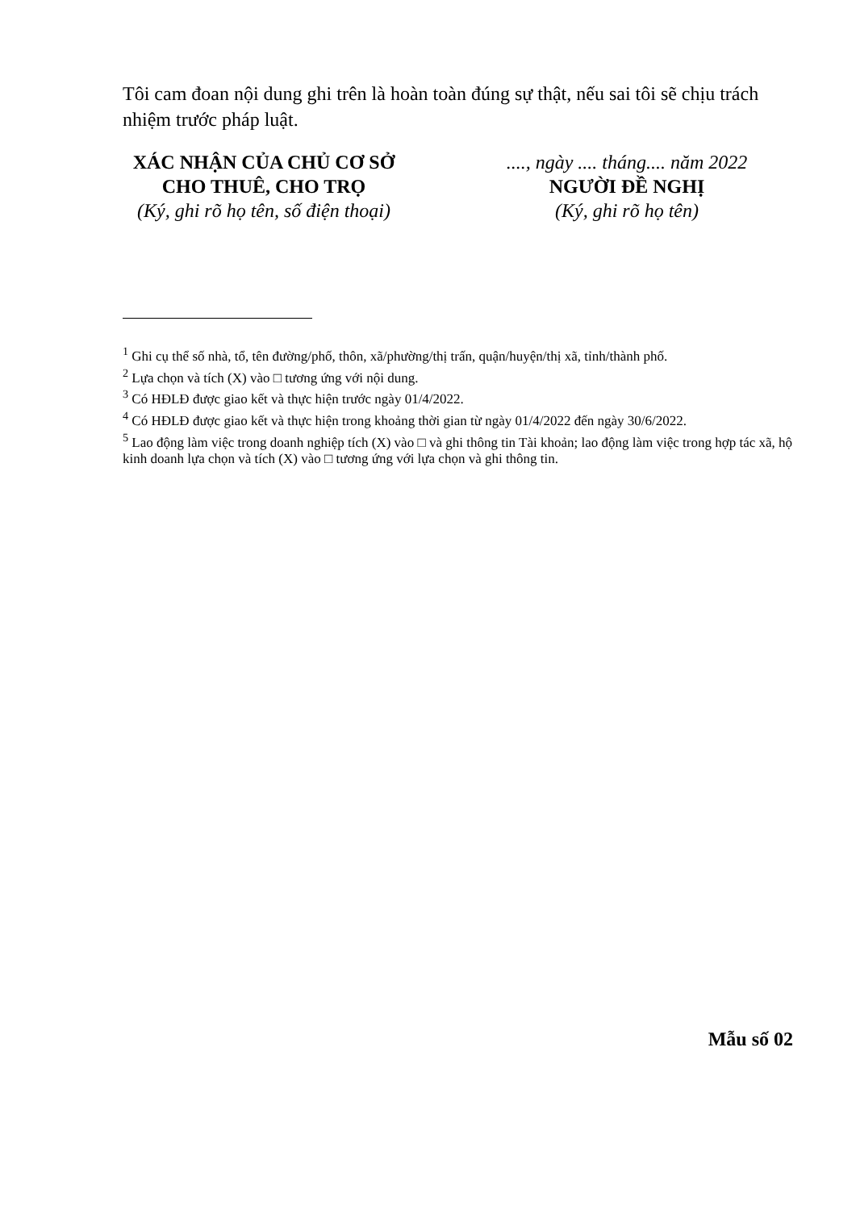Tôi cam đoan nội dung ghi trên là hoàn toàn đúng sự thật, nếu sai tôi sẽ chịu trách nhiệm trước pháp luật.
XÁC NHẬN CỦA CHỦ CƠ SỞ
CHO THUÊ, CHO TRỌ
(Ký, ghi rõ họ tên, số điện thoại)
...., ngày .... tháng.... năm 2022
NGƯỜI ĐỀ NGHỊ
(Ký, ghi rõ họ tên)
<sup>1</sup> Ghi cụ thể số nhà, tổ, tên đường/phố, thôn, xã/phường/thị trấn, quận/huyện/thị xã, tỉnh/thành phố.
<sup>2</sup> Lựa chọn và tích (X) vào □ tương ứng với nội dung.
<sup>3</sup> Có HĐLĐ được giao kết và thực hiện trước ngày 01/4/2022.
<sup>4</sup> Có HĐLĐ được giao kết và thực hiện trong khoảng thời gian từ ngày 01/4/2022 đến ngày 30/6/2022.
<sup>5</sup> Lao động làm việc trong doanh nghiệp tích (X) vào □ và ghi thông tin Tài khoản; lao động làm việc trong hợp tác xã, hộ kinh doanh lựa chọn và tích (X) vào □ tương ứng với lựa chọn và ghi thông tin.
Mẫu số 02